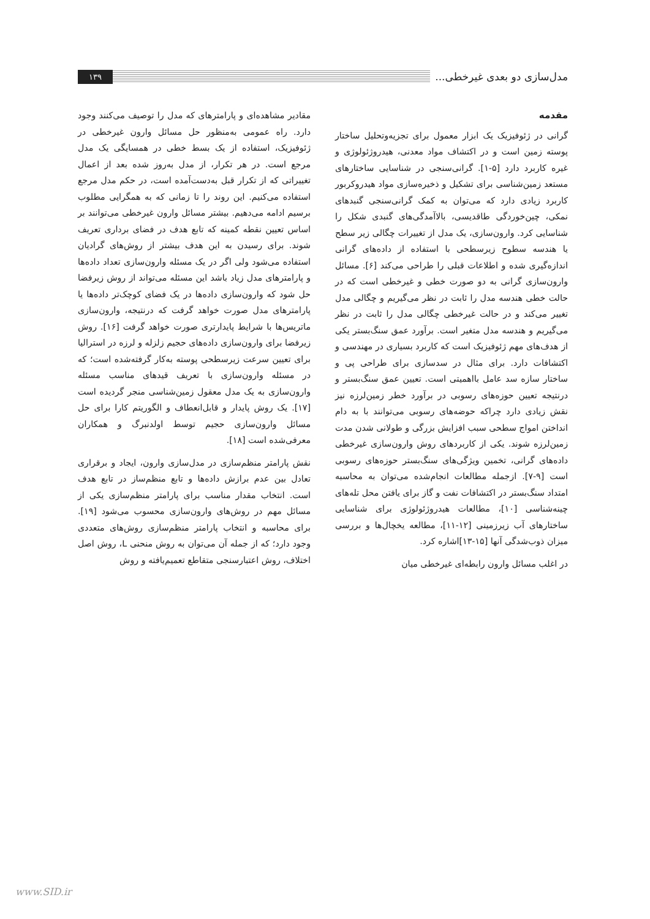مدل‌سازی دو بعدی غیرخطی...
۱۳۹
مقدمه
گرانی در ژئوفیزیک یک ابزار معمول برای تجزیه‌وتحلیل ساختار پوسته زمین است و در اکتشاف مواد معدنی، هیدروژئولوژی و غیره کاربرد دارد [۵-۱]. گرانی‌سنجی در شناسایی ساختارهای مستعد زمین‌شناسی برای تشکیل و ذخیره‌سازی مواد هیدروکربور کاربرد زیادی دارد که می‌توان به کمک گرانی‌سنجی گنبدهای نمکی، چین‌خوردگی طاقدیسی، بالاآمدگی‌های گنبدی شکل را شناسایی کرد. وارون‌سازی، یک مدل از تغییرات چگالی زیر سطح یا هندسه سطوح زیرسطحی با استفاده از داده‌های گرانی اندازه‌گیری شده و اطلاعات قبلی را طراحی می‌کند [۶]. مسائل وارون‌سازی گرانی به دو صورت خطی و غیرخطی است که در حالت خطی هندسه مدل را ثابت در نظر می‌گیریم و چگالی مدل تغییر می‌کند و در حالت غیرخطی چگالی مدل را ثابت در نظر می‌گیریم و هندسه مدل متغیر است. برآورد عمق سنگ‌بستر یکی از هدف‌های مهم ژئوفیزیک است که کاربرد بسیاری در مهندسی و اکتشافات دارد. برای مثال در سدسازی برای طراحی پی و ساختار سازه سد عامل بااهمیتی است. تعیین عمق سنگ‌بستر و درنتیجه تعیین حوزه‌های رسوبی در برآورد خطر زمین‌لرزه نیز نقش زیادی دارد چراکه حوضه‌های رسوبی می‌توانند با به دام انداختن امواج سطحی سبب افزایش بزرگی و طولانی شدن مدت زمین‌لرزه شوند. یکی از کاربردهای روش وارون‌سازی غیرخطی داده‌های گرانی، تخمین ویژگی‌های سنگ‌بستر حوزه‌های رسوبی است [۹-۷]. ازجمله مطالعات انجام‌شده می‌توان به محاسبه امتداد سنگ‌بستر در اکتشافات نفت و گاز برای یافتن محل تله‌های چینه‌شناسی [۱۰]، مطالعات هیدروژئولوژی برای شناسایی ساختارهای آب زیرزمینی [۱۲-۱۱]، مطالعه یخچال‌ها و بررسی میزان ذوب‌شدگی آنها [۱۵-۱۳]اشاره کرد.
در اغلب مسائل وارون رابطه‌ای غیرخطی میان
مقادیر مشاهده‌ای و پارامترهای که مدل را توصیف می‌کنند وجود دارد. راه عمومی به‌منظور حل مسائل وارون غیرخطی در ژئوفیزیک، استفاده از یک بسط خطی در همسایگی یک مدل مرجع است. در هر تکرار، از مدل به‌روز شده بعد از اعمال تغییراتی که از تکرار قبل به‌دست‌آمده است، در حکم مدل مرجع استفاده می‌کنیم. این روند را تا زمانی که به همگرایی مطلوب برسیم ادامه می‌دهیم. بیشتر مسائل وارون غیرخطی می‌توانند بر اساس تعیین نقطه کمینه که تابع هدف در فضای برداری تعریف شوند. برای رسیدن به این هدف بیشتر از روش‌های گرادیان استفاده می‌شود ولی اگر در یک مسئله وارون‌سازی تعداد داده‌ها و پارامترهای مدل زیاد باشد این مسئله می‌تواند از روش زیرفضا حل شود که وارون‌سازی داده‌ها در یک فضای کوچک‌تر داده‌ها یا پارامترهای مدل صورت خواهد گرفت که درنتیجه، وارون‌سازی ماتریس‌ها با شرایط پایدارتری صورت خواهد گرفت [۱۶]. روش زیرفضا برای وارون‌سازی داده‌های حجیم زلزله و لرزه در استرالیا برای تعیین سرعت زیرسطحی پوسته به‌کار گرفته‌شده است؛ که در مسئله وارون‌سازی با تعریف قیدهای مناسب مسئله وارون‌سازی به یک مدل معقول زمین‌شناسی منجر گردیده است [۱۷]. یک روش پایدار و قابل‌انعطاف و الگوریتم کارا برای حل مسائل وارون‌سازی حجیم توسط اولدنبرگ و همکاران معرفی‌شده است [۱۸].
نقش پارامتر منظم‌سازی در مدل‌سازی وارون، ایجاد و برقراری تعادل بین عدم برازش داده‌ها و تابع منظم‌ساز در تابع هدف است. انتخاب مقدار مناسب برای پارامتر منظم‌سازی یکی از مسائل مهم در روش‌های وارون‌سازی محسوب می‌شود [۱۹]. برای محاسبه و انتخاب پارامتر منظم‌سازی روش‌های متعددی وجود دارد؛ که از جمله آن می‌توان به روش منحنی L، روش اصل اختلاف، روش اعتبارسنجی متقاطع تعمیم‌یافته و روش
www.SID.ir